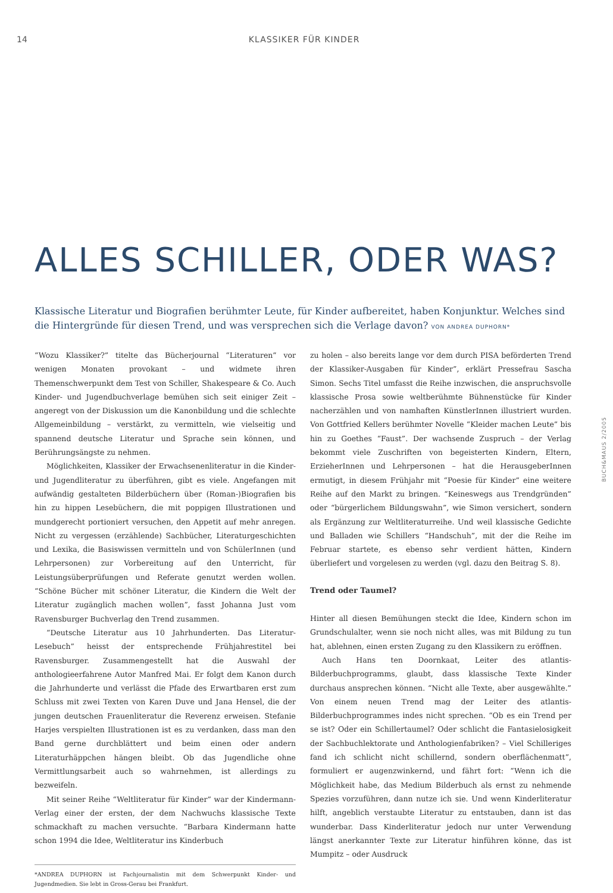14 KLASSIKER FÜR KINDER
ALLES SCHILLER, ODER WAS?
Klassische Literatur und Biografien berühmter Leute, für Kinder aufbereitet, haben Konjunktur. Welches sind die Hintergründe für diesen Trend, und was versprechen sich die Verlage davon? VON ANDREA DUPHORN*
“Wozu Klassiker?” titelte das Bücherjournal “Literaturen” vor wenigen Monaten provokant – und widmete ihren Themenschwerpunkt dem Test von Schiller, Shakespeare & Co. Auch Kinder- und Jugendbuchverlage bemühen sich seit einiger Zeit – angeregt von der Diskussion um die Kanonbildung und die schlechte Allgemeinbildung – verstärkt, zu vermitteln, wie vielseitig und spannend deutsche Literatur und Sprache sein können, und Berührungsängste zu nehmen.
Möglichkeiten, Klassiker der Erwachsenenliteratur in die Kinder- und Jugendliteratur zu überführen, gibt es viele. Angefangen mit aufwändig gestalteten Bilderbüchern über (Roman-)Biografien bis hin zu hippen Lesebüchern, die mit poppigen Illustrationen und mundgerecht portioniert versuchen, den Appetit auf mehr anregen. Nicht zu vergessen (erzählende) Sachbücher, Literaturgeschichten und Lexika, die Basiswissen vermitteln und von SchülerInnen (und Lehrpersonen) zur Vorbereitung auf den Unterricht, für Leistungsüberprüfungen und Referate genutzt werden wollen. “Schöne Bücher mit schöner Literatur, die Kindern die Welt der Literatur zugänglich machen wollen”, fasst Johanna Just vom Ravensburger Buchverlag den Trend zusammen.
“Deutsche Literatur aus 10 Jahrhunderten. Das Literatur-Lesebuch” heisst der entsprechende Frühjahrestitel bei Ravensburger. Zusammengestellt hat die Auswahl der anthologieerfahrene Autor Manfred Mai. Er folgt dem Kanon durch die Jahrhunderte und verlässt die Pfade des Erwartbaren erst zum Schluss mit zwei Texten von Karen Duve und Jana Hensel, die der jungen deutschen Frauenliteratur die Reverenz erweisen. Stefanie Harjes verspielten Illustrationen ist es zu verdanken, dass man den Band gerne durchblättert und beim einen oder andern Literaturhäppchen hängen bleibt. Ob das Jugendliche ohne Vermittlungsarbeit auch so wahrnehmen, ist allerdings zu bezweifeln.
Mit seiner Reihe “Weltliteratur für Kinder” war der Kindermann-Verlag einer der ersten, der dem Nachwuchs klassische Texte schmackhaft zu machen versuchte. “Barbara Kindermann hatte schon 1994 die Idee, Weltliteratur ins Kinderbuch
*ANDREA DUPHORN ist Fachjournalistin mit dem Schwerpunkt Kinder- und Jugendmedien. Sie lebt in Gross-Gerau bei Frankfurt.
zu holen – also bereits lange vor dem durch PISA beförderten Trend der Klassiker-Ausgaben für Kinder”, erklärt Pressefrau Sascha Simon. Sechs Titel umfasst die Reihe inzwischen, die anspruchsvolle klassische Prosa sowie weltberühmte Bühnenstücke für Kinder nacherzählen und von namhaften KünstlerInnen illustriert wurden. Von Gottfried Kellers berühmter Novelle “Kleider machen Leute” bis hin zu Goethes “Faust”. Der wachsende Zuspruch – der Verlag bekommt viele Zuschriften von begeisterten Kindern, Eltern, ErzieherInnen und Lehrpersonen – hat die HerausgeberInnen ermutigt, in diesem Frühjahr mit “Poesie für Kinder” eine weitere Reihe auf den Markt zu bringen. “Keineswegs aus Trendgründen” oder “bürgerlichem Bildungswahn”, wie Simon versichert, sondern als Ergänzung zur Weltliteraturreihe. Und weil klassische Gedichte und Balladen wie Schillers “Handschuh”, mit der die Reihe im Februar startete, es ebenso sehr verdient hätten, Kindern überliefert und vorgelesen zu werden (vgl. dazu den Beitrag S. 8).
Trend oder Taumel?
Hinter all diesen Bemühungen steckt die Idee, Kindern schon im Grundschulalter, wenn sie noch nicht alles, was mit Bildung zu tun hat, ablehnen, einen ersten Zugang zu den Klassikern zu eröffnen.
Auch Hans ten Doornkaat, Leiter des atlantis-Bilderbuchprogramms, glaubt, dass klassische Texte Kinder durchaus ansprechen können. “Nicht alle Texte, aber ausgewählte.” Von einem neuen Trend mag der Leiter des atlantis-Bilderbuchprogrammes indes nicht sprechen. “Ob es ein Trend per se ist? Oder ein Schillertaumel? Oder schlicht die Fantasielosigkeit der Sachbuchlektorate und Anthologienfabriken? – Viel Schilleriges fand ich schlicht nicht schillernd, sondern oberflächenmatt”, formuliert er augenzwinkernd, und fährt fort: “Wenn ich die Möglichkeit habe, das Medium Bilderbuch als ernst zu nehmende Spezies vorzuführen, dann nutze ich sie. Und wenn Kinderliteratur hilft, angeblich verstaubte Literatur zu entstauben, dann ist das wunderbar. Dass Kinderliteratur jedoch nur unter Verwendung längst anerkannter Texte zur Literatur hinführen könne, das ist Mumpitz – oder Ausdruck
BUCH&MAUS 2/2005